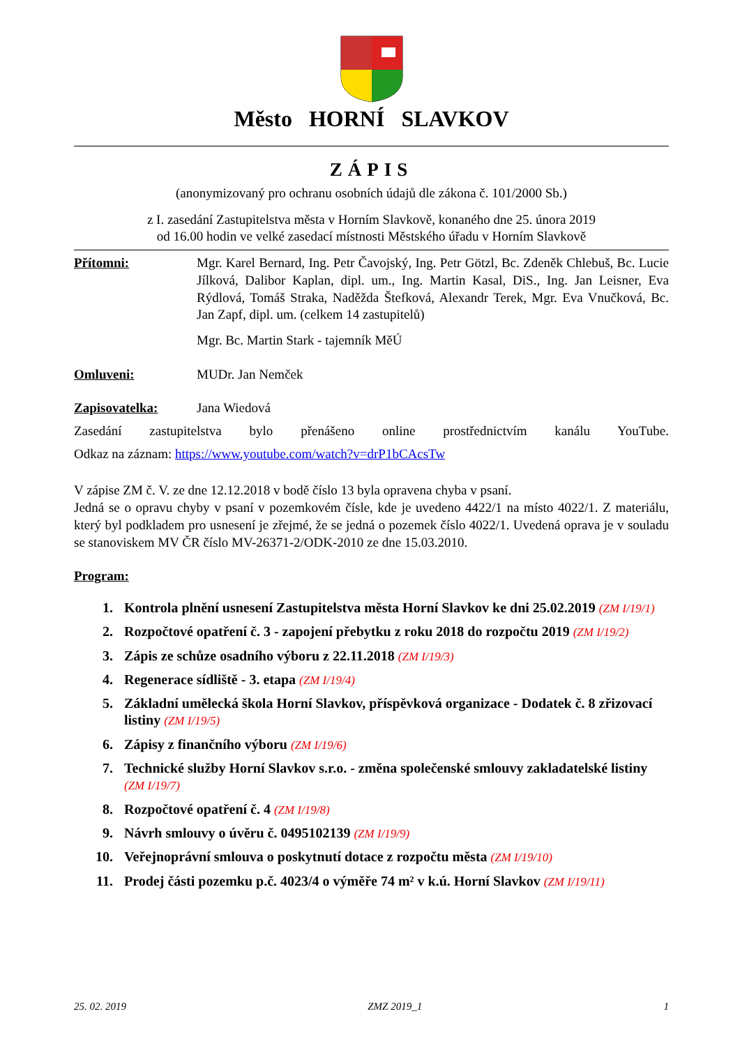Město HORNÍ SLAVKOV
ZÁPIS
(anonymizovaný pro ochranu osobních údajů dle zákona č. 101/2000 Sb.)
z I. zasedání Zastupitelstva města v Horním Slavkově, konaného dne 25. února 2019
od 16.00 hodin ve velké zasedací místnosti Městského úřadu v Horním Slavkově
Přítomni: Mgr. Karel Bernard, Ing. Petr Čavojský, Ing. Petr Götzl, Bc. Zdeněk Chlebuš, Bc. Lucie Jílková, Dalibor Kaplan, dipl. um., Ing. Martin Kasal, DiS., Ing. Jan Leisner, Eva Rýdlová, Tomáš Straka, Naděžda Štefková, Alexandr Terek, Mgr. Eva Vnučková, Bc. Jan Zapf, dipl. um. (celkem 14 zastupitelů)
Mgr. Bc. Martin Stark - tajemník MěÚ
Omluveni: MUDr. Jan Nemček
Zapisovatelka: Jana Wiedová
Zasedání zastupitelstva bylo přenášeno online prostřednictvím kanálu YouTube.
Odkaz na záznam: https://www.youtube.com/watch?v=drP1bCAcsTw
V zápise ZM č. V. ze dne 12.12.2018 v bodě číslo 13 byla opravena chyba v psaní.
Jedná se o opravu chyby v psaní v pozemkovém čísle, kde je uvedeno 4422/1 na místo 4022/1. Z materiálu, který byl podkladem pro usnesení je zřejmé, že se jedná o pozemek číslo 4022/1. Uvedená oprava je v souladu se stanoviskem MV ČR číslo MV-26371-2/ODK-2010 ze dne 15.03.2010.
Program:
1. Kontrola plnění usnesení Zastupitelstva města Horní Slavkov ke dni 25.02.2019 (ZM I/19/1)
2. Rozpočtové opatření č. 3 - zapojení přebytku z roku 2018 do rozpočtu 2019 (ZM I/19/2)
3. Zápis ze schůze osadního výboru z 22.11.2018 (ZM I/19/3)
4. Regenerace sídliště - 3. etapa (ZM I/19/4)
5. Základní umělecká škola Horní Slavkov, příspěvková organizace - Dodatek č. 8 zřizovací listiny (ZM I/19/5)
6. Zápisy z finančního výboru (ZM I/19/6)
7. Technické služby Horní Slavkov s.r.o. - změna společenské smlouvy zakladatelské listiny (ZM I/19/7)
8. Rozpočtové opatření č. 4 (ZM I/19/8)
9. Návrh smlouvy o úvěru č. 0495102139 (ZM I/19/9)
10. Veřejnoprávní smlouva o poskytnutí dotace z rozpočtu města (ZM I/19/10)
11. Prodej části pozemku p.č. 4023/4 o výměře 74 m² v k.ú. Horní Slavkov (ZM I/19/11)
25. 02. 2019 ZMZ 2019_1 1